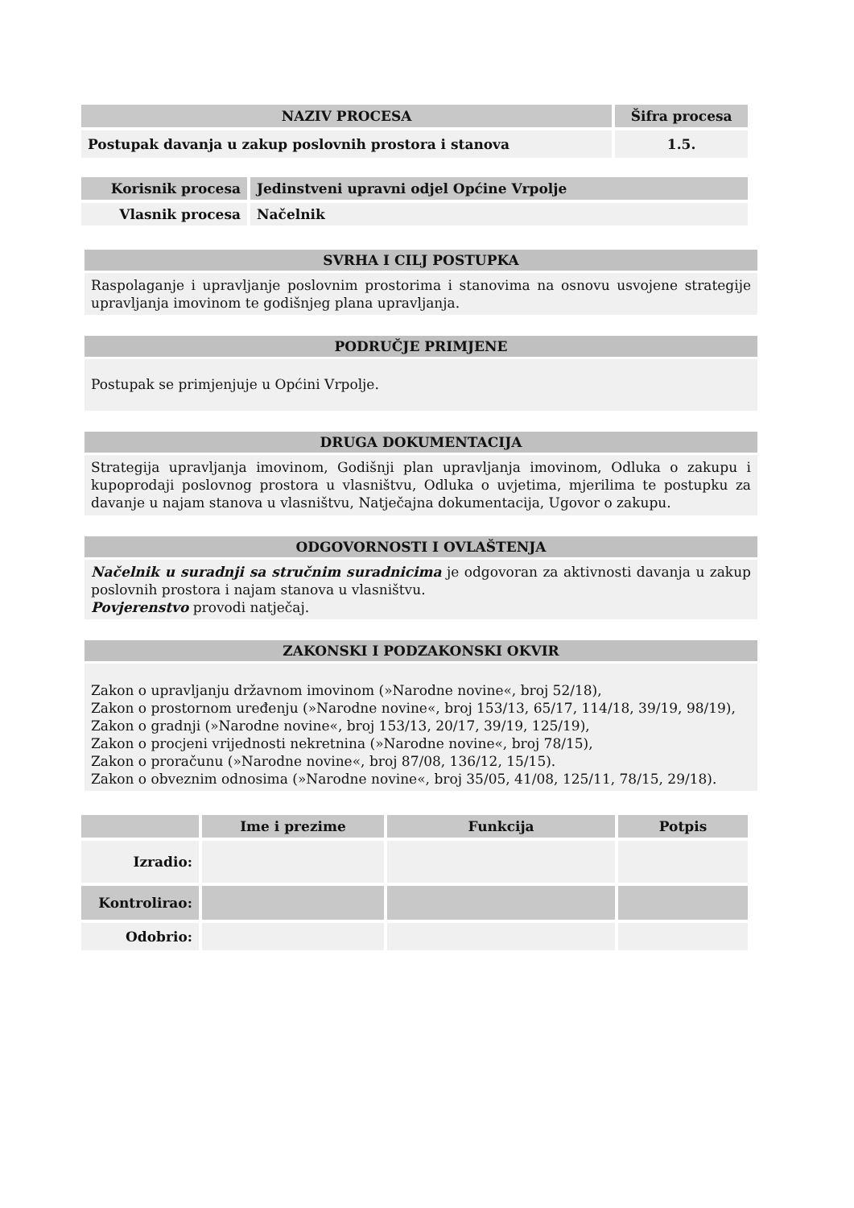| NAZIV PROCESA | Šifra procesa |
| --- | --- |
| Postupak davanja u zakup poslovnih prostora i stanova | 1.5. |
| Korisnik procesa | Jedinstveni upravni odjel Općine Vrpolje |
| Vlasnik procesa | Načelnik |
SVRHA I CILJ POSTUPKA
Raspolaganje i upravljanje poslovnim prostorima i stanovima na osnovu usvojene strategije upravljanja imovinom te godišnjeg plana upravljanja.
PODRUČJE PRIMJENE
Postupak se primjenjuje u Općini Vrpolje.
DRUGA DOKUMENTACIJA
Strategija upravljanja imovinom, Godišnji plan upravljanja imovinom, Odluka o zakupu i kupoprodaji poslovnog prostora u vlasništvu, Odluka o uvjetima, mjerilima te postupku za davanje u najam stanova u vlasništvu, Natječajna dokumentacija, Ugovor o zakupu.
ODGOVORNOSTI I OVLAŠTENJA
Načelnik u suradnji sa stručnim suradnicima je odgovoran za aktivnosti davanja u zakup poslovnih prostora i najam stanova u vlasništvu.
Povjerenstvo provodi natječaj.
ZAKONSKI I PODZAKONSKI OKVIR
Zakon o upravljanju državnom imovinom (»Narodne novine«, broj 52/18),
Zakon o prostornom uređenju (»Narodne novine«, broj 153/13, 65/17, 114/18, 39/19, 98/19),
Zakon o gradnji (»Narodne novine«, broj 153/13, 20/17, 39/19, 125/19),
Zakon o procjeni vrijednosti nekretnina (»Narodne novine«, broj 78/15),
Zakon o proračunu (»Narodne novine«, broj 87/08, 136/12, 15/15).
Zakon o obveznim odnosima (»Narodne novine«, broj 35/05, 41/08, 125/11, 78/15, 29/18).
| | Ime i prezime | Funkcija | Potpis |
| --- | --- | --- | --- |
| Izradio: | | | |
| Kontrolirao: | | | |
| Odobrio: | | | |